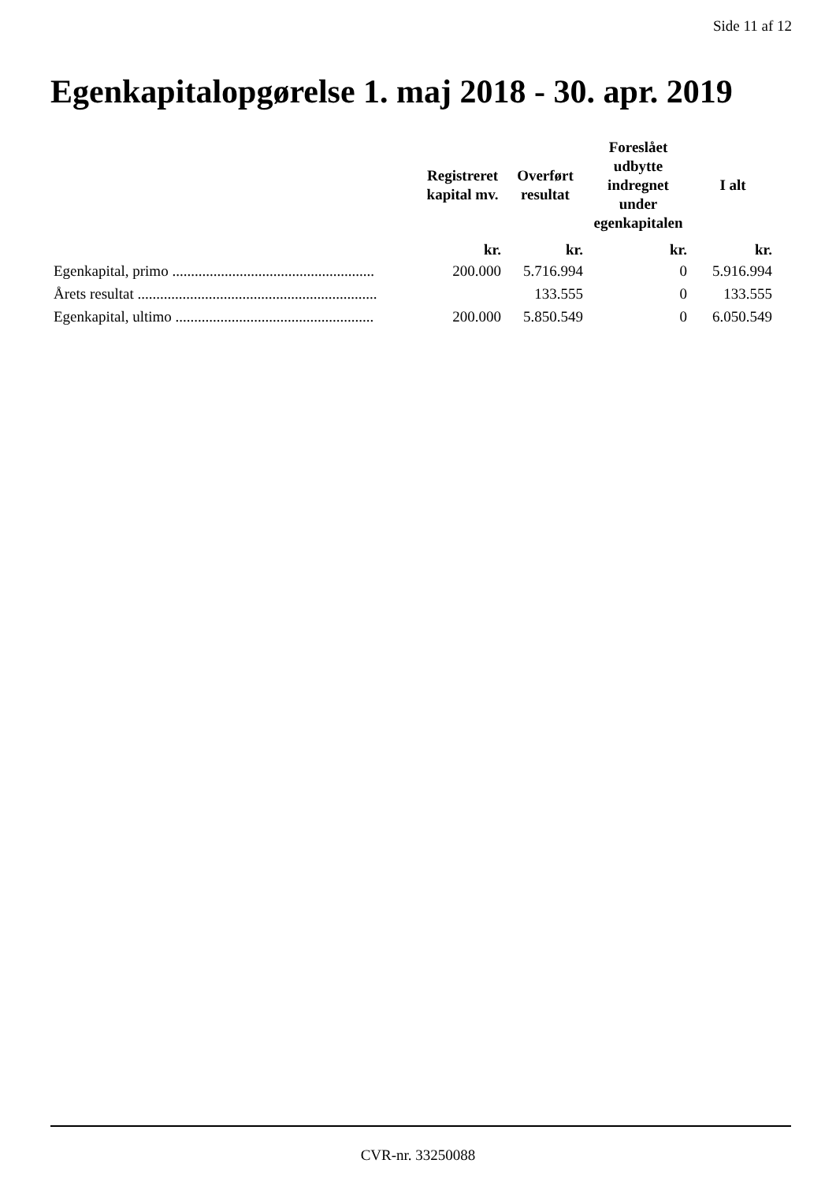Side 11 af 12
Egenkapitalopgørelse 1. maj 2018 - 30. apr. 2019
| | Registreret kapital mv. | Overført resultat | Foreslået udbytte indregnet under egenkapitalen | I alt |
| --- | --- | --- | --- | --- |
| | kr. | kr. | kr. | kr. |
| Egenkapital, primo ...................................................... | 200.000 | 5.716.994 | 0 | 5.916.994 |
| Årets resultat ................................................................ | | 133.555 | 0 | 133.555 |
| Egenkapital, ultimo ..................................................... | 200.000 | 5.850.549 | 0 | 6.050.549 |
CVR-nr. 33250088